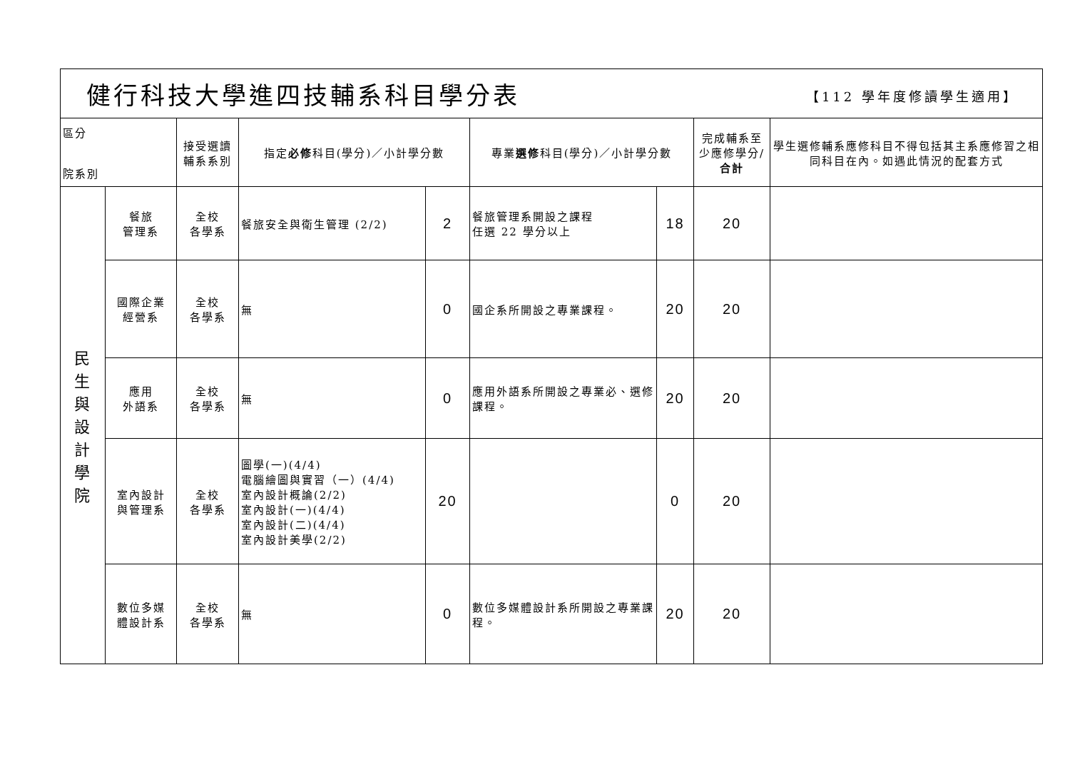| 健行科技大學進四技輔系科目學分表 【112 學年度修讀學生適用】 | | | | | | | | |
| 區分 院系別 | | 接受選讀 輔系系別 | 指定 必修 科目(學分)／小計學分數 | | 專業 選修 科目(學分)／小計學分數 | | 完成輔系至少應修學分/ 合計 | 學生選修輔系應修科目不得包括其主系應修習之相同科目在內。如遇此情況的配套方式 |
| 民 生 與 設 計 學 院 | 餐旅 管理系 | 全校 各學系 | 餐旅安全與衛生管理 (2/2) | 2 | 餐旅管理系開設之課程 任選 22 學分以上 | 18 | 20 | |
| | 國際企業 經營系 | 全校 各學系 | 無 | 0 | 國企系所開設之專業課程。 | 20 | 20 | |
| | 應用 外語系 | 全校 各學系 | 無 | 0 | 應用外語系所開設之專業必、選修課程。 | 20 | 20 | |
| | 室內設計 與管理系 | 全校 各學系 | 圖學(一)(4/4) 電腦繪圖與實習（一）(4/4) 室內設計概論(2/2) 室內設計(一)(4/4) 室內設計(二)(4/4) 室內設計美學(2/2) | 20 | | 0 | 20 | |
| | 數位多媒 體設計系 | 全校 各學系 | 無 | 0 | 數位多媒體設計系所開設之專業課程。 | 20 | 20 | |